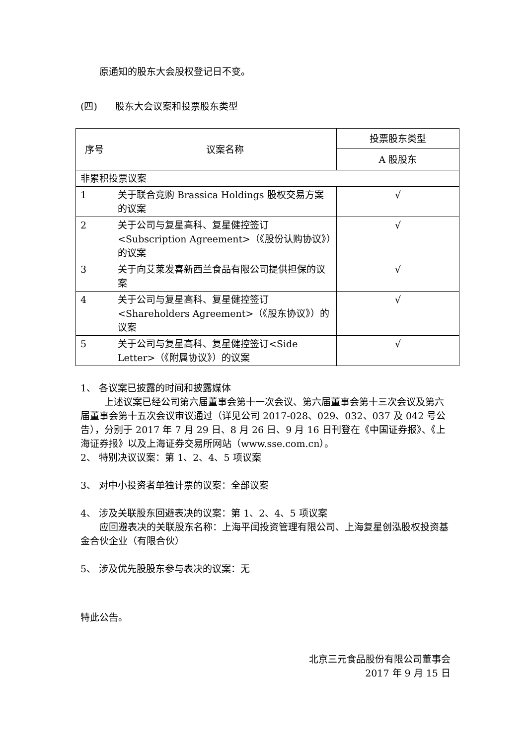原通知的股东大会股权登记日不变。
(四) 股东大会议案和投票股东类型
| 序号 | 议案名称 | 投票股东类型 |
| --- | --- | --- |
| | | A 股股东 |
| 非累积投票议案 | | |
| 1 | 关于联合竞购 Brassica Holdings 股权交易方案的议案 | √ |
| 2 | 关于公司与复星高科、复星健控签订<Subscription Agreement>（《股份认购协议》）的议案 | √ |
| 3 | 关于向艾莱发喜新西兰食品有限公司提供担保的议案 | √ |
| 4 | 关于公司与复星高科、复星健控签订<Shareholders Agreement>（《股东协议》）的议案 | √ |
| 5 | 关于公司与复星高科、复星健控签订<Side Letter>（《附属协议》）的议案 | √ |
1、 各议案已披露的时间和披露媒体
上述议案已经公司第六届董事会第十一次会议、第六届董事会第十三次会议及第六届董事会第十五次会议审议通过（详见公司 2017-028、029、032、037 及 042 号公告），分别于 2017 年 7 月 29 日、8 月 26 日、9 月 16 日刊登在《中国证券报》、《上海证券报》以及上海证券交易所网站（www.sse.com.cn）。
2、 特别决议议案：第 1、2、4、5 项议案
3、 对中小投资者单独计票的议案：全部议案
4、 涉及关联股东回避表决的议案：第 1、2、4、5 项议案
应回避表决的关联股东名称：上海平闰投资管理有限公司、上海复星创泓股权投资基金合伙企业（有限合伙）
5、 涉及优先股股东参与表决的议案：无
特此公告。
北京三元食品股份有限公司董事会
2017 年 9 月 15 日